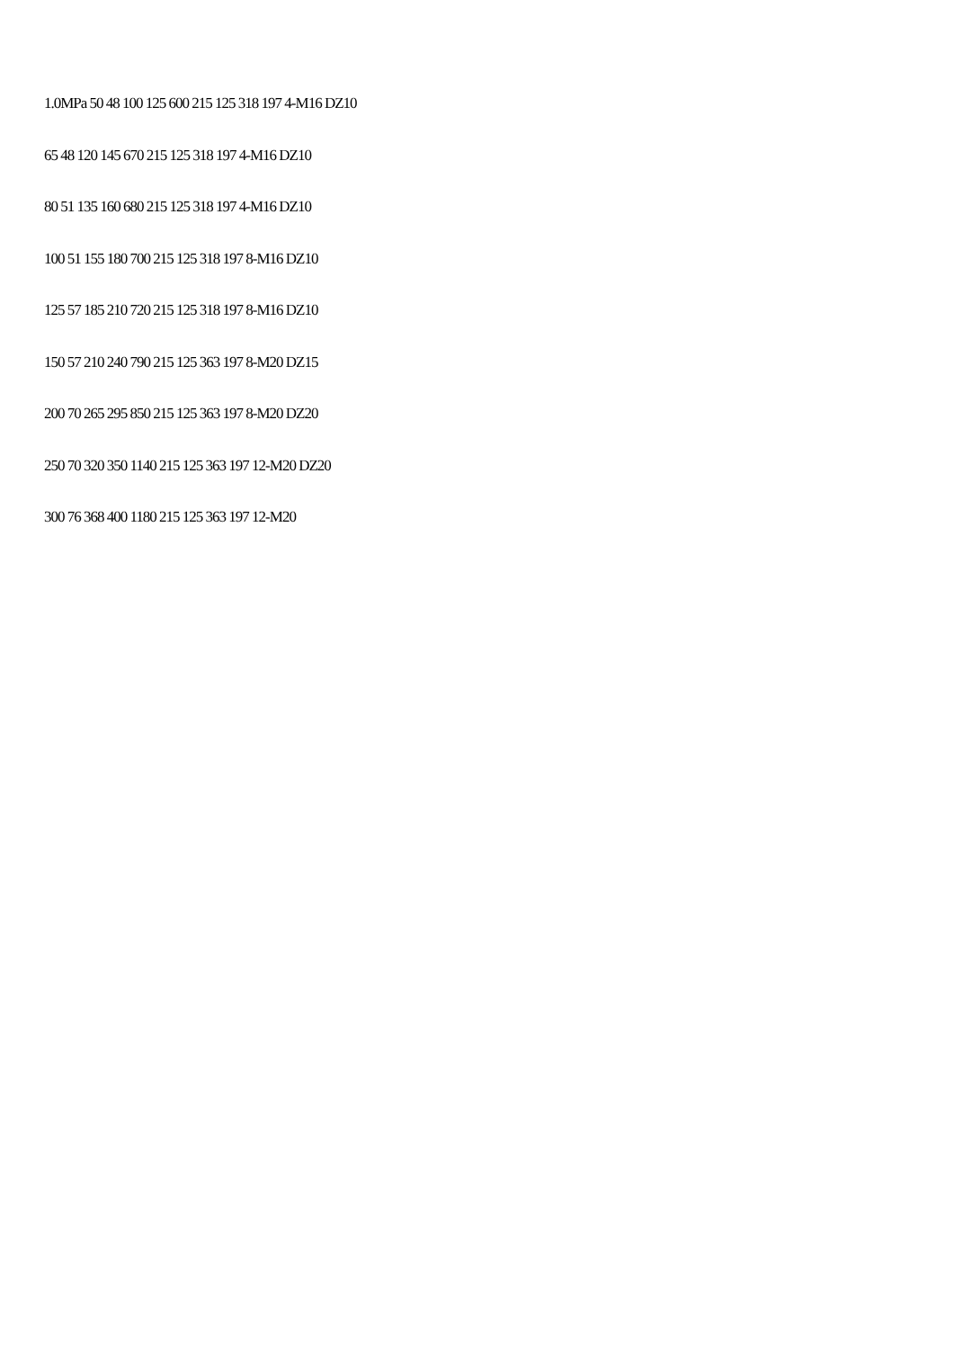1.0MPa 50 48 100 125 600 215 125 318 197 4-M16 DZ10
65 48 120 145 670 215 125 318 197 4-M16 DZ10
80 51 135 160 680 215 125 318 197 4-M16 DZ10
100 51 155 180 700 215 125 318 197 8-M16 DZ10
125 57 185 210 720 215 125 318 197 8-M16 DZ10
150 57 210 240 790 215 125 363 197 8-M20 DZ15
200 70 265 295 850 215 125 363 197 8-M20 DZ20
250 70 320 350 1140 215 125 363 197 12-M20 DZ20
300 76 368 400 1180 215 125 363 197 12-M20